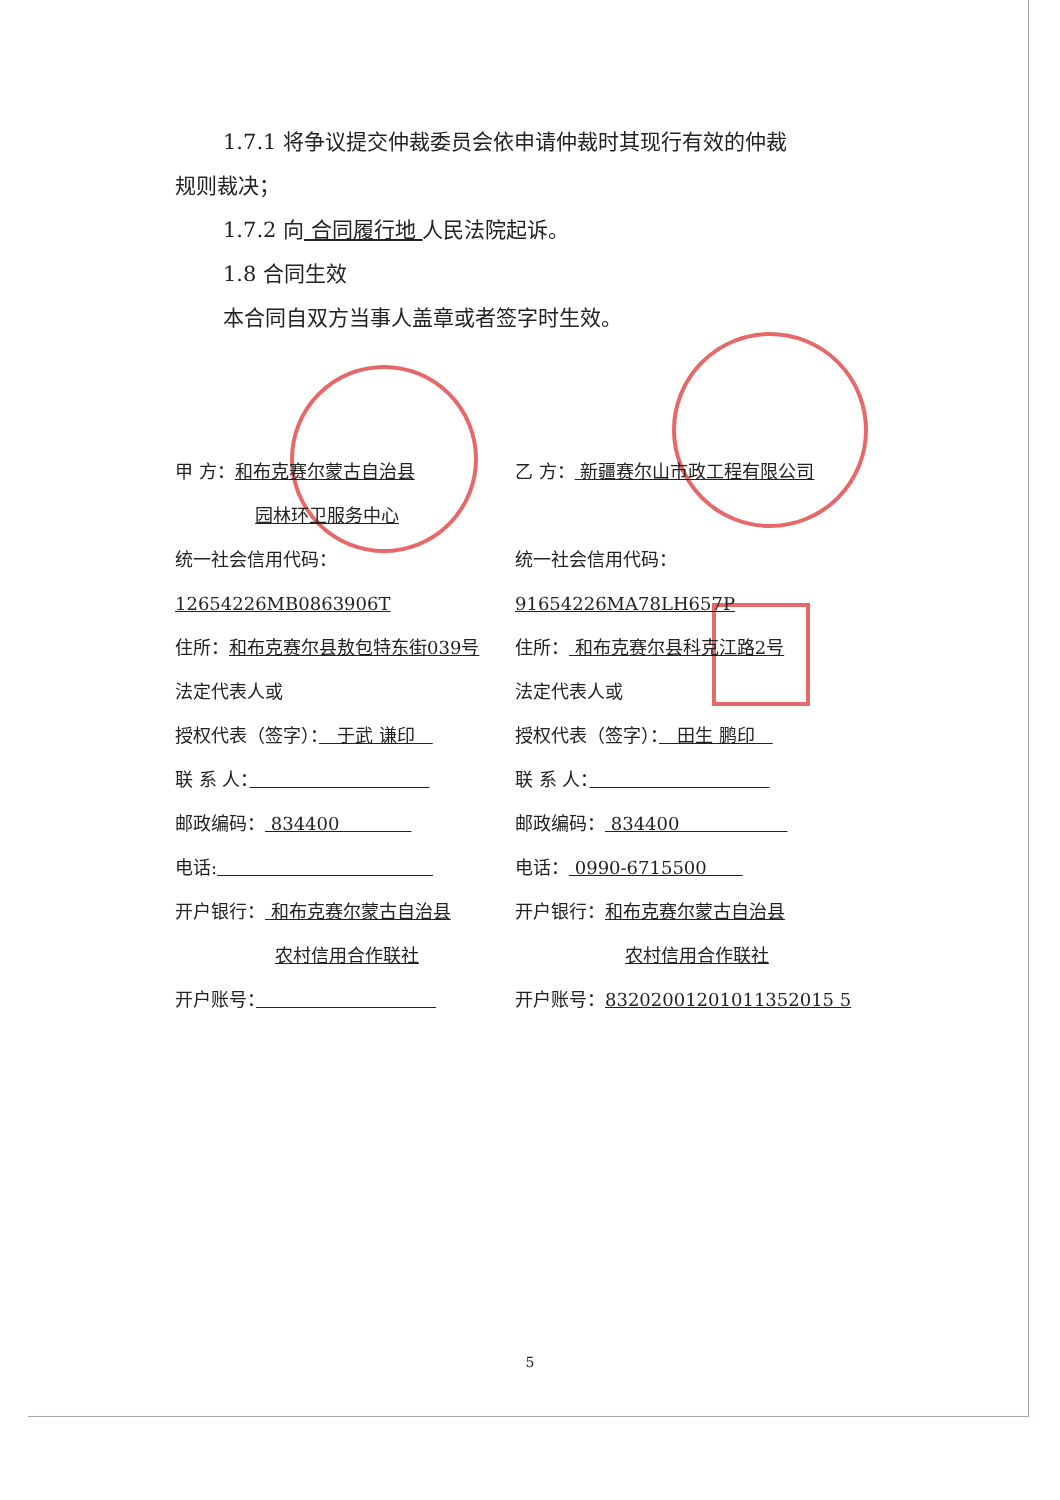1.7.1 将争议提交仲裁委员会依申请仲裁时其现行有效的仲裁
规则裁决；
1.7.2 向 合同履行地 人民法院起诉。
1.8 合同生效
本合同自双方当事人盖章或者签字时生效。
甲 方：和布克赛尔蒙古自治县
园林环卫服务中心
乙 方： 新疆赛尔山市政工程有限公司
统一社会信用代码：12654226MB0863906T
统一社会信用代码：91654226MA78LH657P
住所：和布克赛尔县敖包特东街039号 住所： 和布克赛尔县科克江路2号
法定代表人或
授权代表（签字）：　于武 谦印　
法定代表人或
授权代表（签字）：　田生 鹏印　
联 系 人： 联 系 人：　　　　　　　　　　
邮政编码： 834400　　　　 邮政编码： 834400　　　　　　
电话: 电话： 0990-6715500　　
开户银行： 和布克赛尔蒙古自治县
农村信用合作联社
开户银行：和布克赛尔蒙古自治县
农村信用合作联社
开户账号： 开户账号：83202001201011352015 5
5